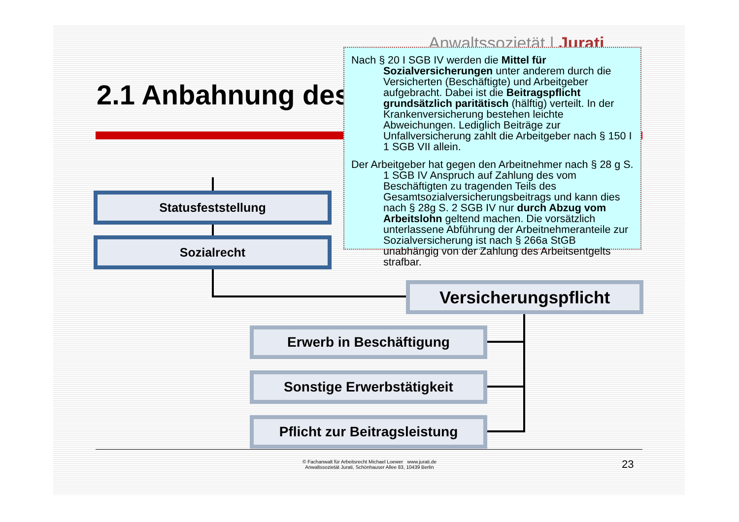Anwaltssozietät | Jurati
2.1 Anbahnung des
Statusfeststellung
Sozialrecht
Versicherungspflicht
Erwerb in Beschäftigung
Sonstige Erwerbstätigkeit
Pflicht zur Beitragsleistung
Nach § 20 I SGB IV werden die Mittel für Sozialversicherungen unter anderem durch die Versicherten (Beschäftigte) und Arbeitgeber aufgebracht. Dabei ist die Beitragspflicht grundsätzlich paritätisch (hälftig) verteilt. In der Krankenversicherung bestehen leichte Abweichungen. Lediglich Beiträge zur Unfallversicherung zahlt die Arbeitgeber nach § 150 I 1 SGB VII allein.
Der Arbeitgeber hat gegen den Arbeitnehmer nach § 28 g S. 1 SGB IV Anspruch auf Zahlung des vom Beschäftigten zu tragenden Teils des Gesamtsozialversicherungsbeitrags und kann dies nach § 28g S. 2 SGB IV nur durch Abzug vom Arbeitslohn geltend machen. Die vorsätzlich unterlassene Abführung der Arbeitnehmeranteile zur Sozialversicherung ist nach § 266a StGB unabhängig von der Zahlung des Arbeitsentgelts strafbar.
© Fachanwalt für Arbeitsrecht Michael Loewer www.jurati.de
Anwaltssozietät Jurati, Schönhauser Allee 83, 10439 Berlin
23